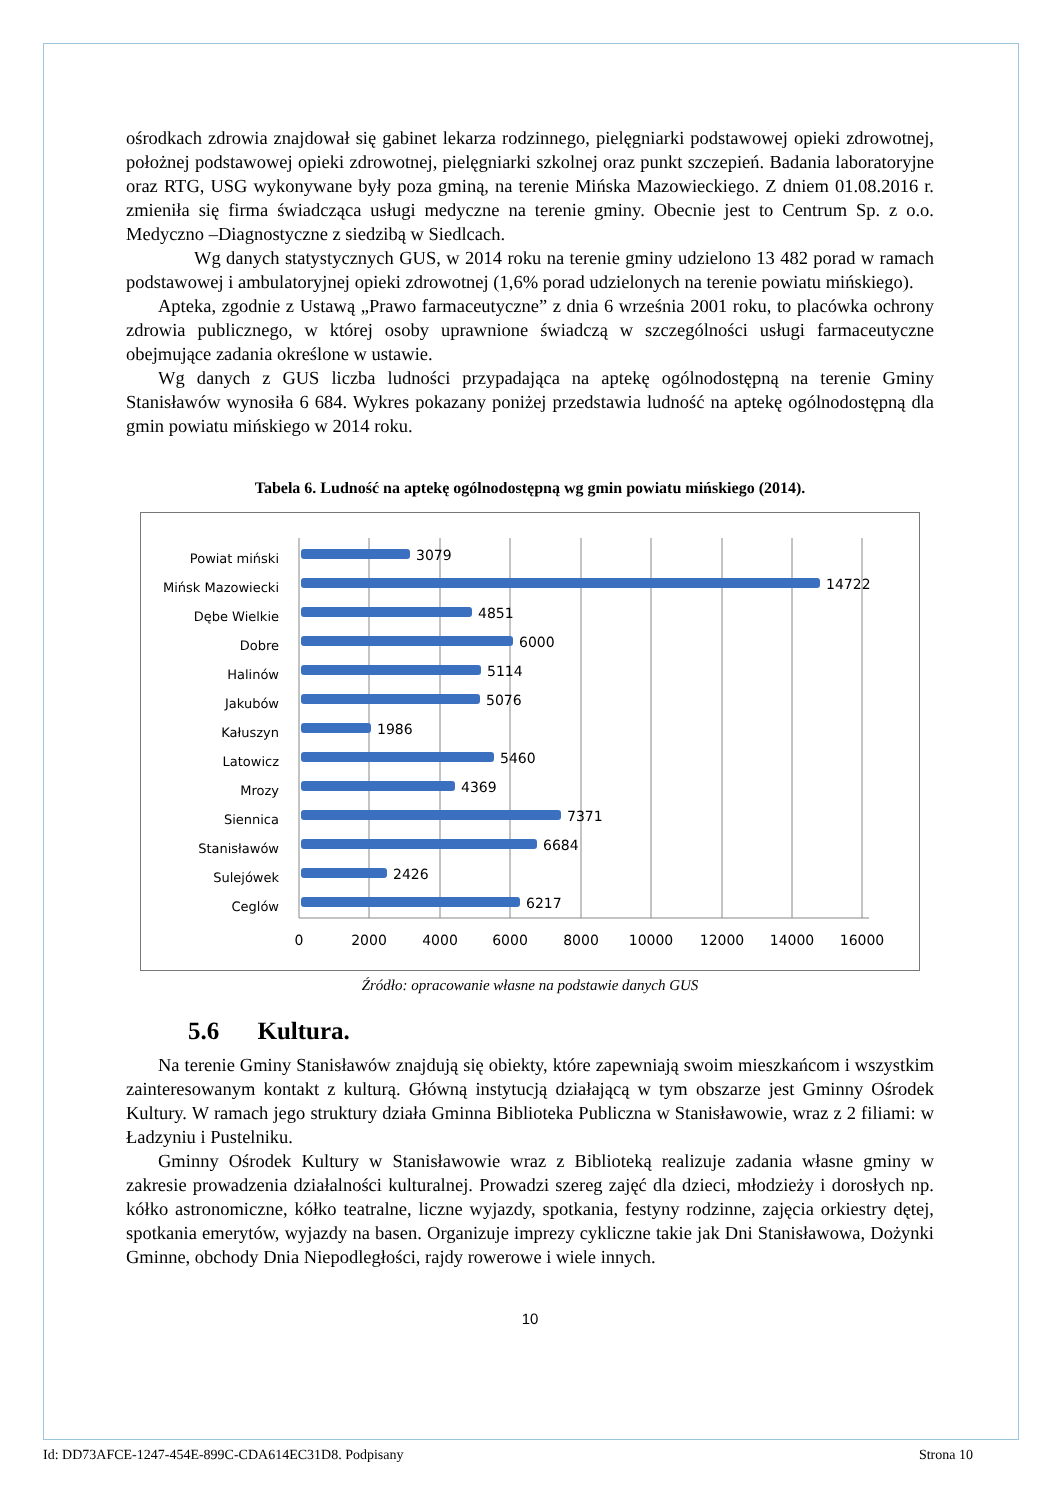ośrodkach zdrowia znajdował się gabinet lekarza rodzinnego, pielęgniarki podstawowej opieki zdrowotnej, położnej podstawowej opieki zdrowotnej, pielęgniarki szkolnej oraz punkt szczepień. Badania laboratoryjne oraz RTG, USG wykonywane były poza gminą, na terenie Mińska Mazowieckiego. Z dniem 01.08.2016 r. zmieniła się firma świadcząca usługi medyczne na terenie gminy. Obecnie jest to Centrum Sp. z o.o. Medyczno –Diagnostyczne z siedzibą w Siedlcach.
Wg danych statystycznych GUS, w 2014 roku na terenie gminy udzielono 13 482 porad w ramach podstawowej i ambulatoryjnej opieki zdrowotnej (1,6% porad udzielonych na terenie powiatu mińskiego).
Apteka, zgodnie z Ustawą „Prawo farmaceutyczne” z dnia 6 września 2001 roku, to placówka ochrony zdrowia publicznego, w której osoby uprawnione świadczą w szczególności usługi farmaceutyczne obejmujące zadania określone w ustawie.
Wg danych z GUS liczba ludności przypadająca na aptekę ogólnodostępną na terenie Gminy Stanisławów wynosiła 6 684. Wykres pokazany poniżej przedstawia ludność na aptekę ogólnodostępną dla gmin powiatu mińskiego w 2014 roku.
Tabela 6. Ludność na aptekę ogólnodostępną wg gmin powiatu mińskiego (2014).
Powiat miński
Mińsk Mazowiecki
Dębe Wielkie
Dobre
Halinów
Jakubów
Kałuszyn
Latowicz
Mrozy
Siennica
Stanisławów
Sulejówek
Ceglów
3079
14722
4851
6000
5114
5076
1986
5460
4369
7371
6684
2426
6217
0
2000
4000
6000
8000
10000
12000
14000
16000
Źródło: opracowanie własne na podstawie danych GUS
5.6 Kultura.
Na terenie Gminy Stanisławów znajdują się obiekty, które zapewniają swoim mieszkańcom i wszystkim zainteresowanym kontakt z kulturą. Główną instytucją działającą w tym obszarze jest Gminny Ośrodek Kultury. W ramach jego struktury działa Gminna Biblioteka Publiczna w Stanisławowie, wraz z 2 filiami: w Ładzyniu i Pustelniku.
Gminny Ośrodek Kultury w Stanisławowie wraz z Biblioteką realizuje zadania własne gminy w zakresie prowadzenia działalności kulturalnej. Prowadzi szereg zajęć dla dzieci, młodzieży i dorosłych np. kółko astronomiczne, kółko teatralne, liczne wyjazdy, spotkania, festyny rodzinne, zajęcia orkiestry dętej, spotkania emerytów, wyjazdy na basen. Organizuje imprezy cykliczne takie jak Dni Stanisławowa, Dożynki Gminne, obchody Dnia Niepodległości, rajdy rowerowe i wiele innych.
10
Id: DD73AFCE-1247-454E-899C-CDA614EC31D8. Podpisany Strona 10